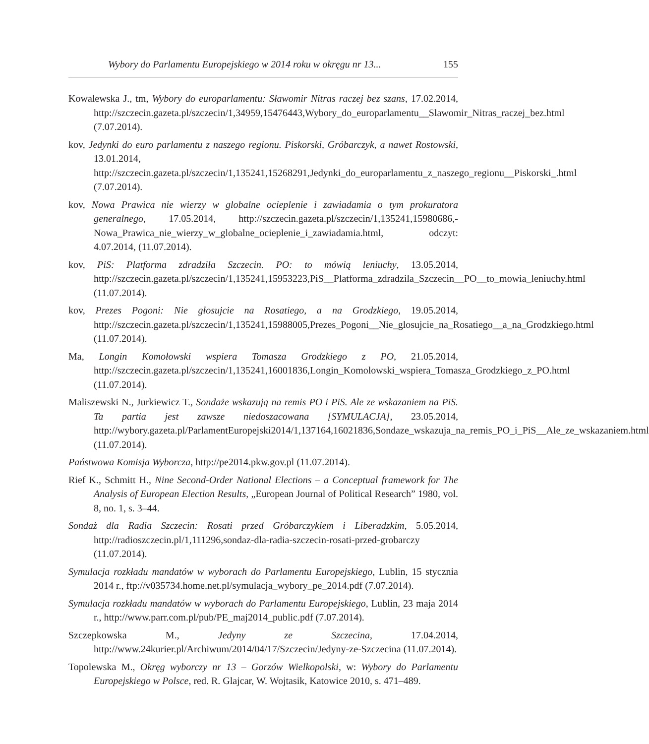Wybory do Parlamentu Europejskiego w 2014 roku w okręgu nr 13... 155
Kowalewska J., tm, Wybory do europarlamentu: Sławomir Nitras raczej bez szans, 17.02.2014, http://szczecin.gazeta.pl/szczecin/1,34959,15476443,Wybory_do_europarlamentu__Slawomir_Nitras_raczej_bez.html (7.07.2014).
kov, Jedynki do euro parlamentu z naszego regionu. Piskorski, Gróbarczyk, a nawet Rostowski, 13.01.2014, http://szczecin.gazeta.pl/szczecin/1,135241,15268291,Jedynki_do_europarlamentu_z_naszego_regionu__Piskorski_.html (7.07.2014).
kov, Nowa Prawica nie wierzy w globalne ocieplenie i zawiadamia o tym prokuratora generalnego, 17.05.2014, http://szczecin.gazeta.pl/szczecin/1,135241,15980686,-Nowa_Prawica_nie_wierzy_w_globalne_ocieplenie_i_zawiadamia.html, odczyt: 4.07.2014, (11.07.2014).
kov, PiS: Platforma zdradziła Szczecin. PO: to mówią leniuchy, 13.05.2014, http://szczecin.gazeta.pl/szczecin/1,135241,15953223,PiS__Platforma_zdradzila_Szczecin__PO__to_mowia_leniuchy.html (11.07.2014).
kov, Prezes Pogoni: Nie głosujcie na Rosatiego, a na Grodzkiego, 19.05.2014, http://szczecin.gazeta.pl/szczecin/1,135241,15988005,Prezes_Pogoni__Nie_glosujcie_na_Rosatiego__a_na_Grodzkiego.html (11.07.2014).
Ma, Longin Komołowski wspiera Tomasza Grodzkiego z PO, 21.05.2014, http://szczecin.gazeta.pl/szczecin/1,135241,16001836,Longin_Komolowski_wspiera_Tomasza_Grodzkiego_z_PO.html (11.07.2014).
Maliszewski N., Jurkiewicz T., Sondaże wskazują na remis PO i PiS. Ale ze wskazaniem na PiS. Ta partia jest zawsze niedoszacowana [SYMULACJA], 23.05.2014, http://wybory.gazeta.pl/ParlamentEuropejski2014/1,137164,16021836,Sondaze_wskazuja_na_remis_PO_i_PiS__Ale_ze_wskazaniem.html (11.07.2014).
Państwowa Komisja Wyborcza, http://pe2014.pkw.gov.pl (11.07.2014).
Rief K., Schmitt H., Nine Second-Order National Elections – a Conceptual framework for The Analysis of European Election Results, „European Journal of Political Research” 1980, vol. 8, no. 1, s. 3–44.
Sondaż dla Radia Szczecin: Rosati przed Gróbarczykiem i Liberadzkim, 5.05.2014, http://radioszczecin.pl/1,111296,sondaz-dla-radia-szczecin-rosati-przed-grobarczy (11.07.2014).
Symulacja rozkładu mandatów w wyborach do Parlamentu Europejskiego, Lublin, 15 stycznia 2014 r., ftp://v035734.home.net.pl/symulacja_wybory_pe_2014.pdf (7.07.2014).
Symulacja rozkładu mandatów w wyborach do Parlamentu Europejskiego, Lublin, 23 maja 2014 r., http://www.parr.com.pl/pub/PE_maj2014_public.pdf (7.07.2014).
Szczepkowska M., Jedyny ze Szczecina, 17.04.2014, http://www.24kurier.pl/Archiwum/2014/04/17/Szczecin/Jedyny-ze-Szczecina (11.07.2014).
Topolewska M., Okręg wyborczy nr 13 – Gorzów Wielkopolski, w: Wybory do Parlamentu Europejskiego w Polsce, red. R. Glajcar, W. Wojtasik, Katowice 2010, s. 471–489.